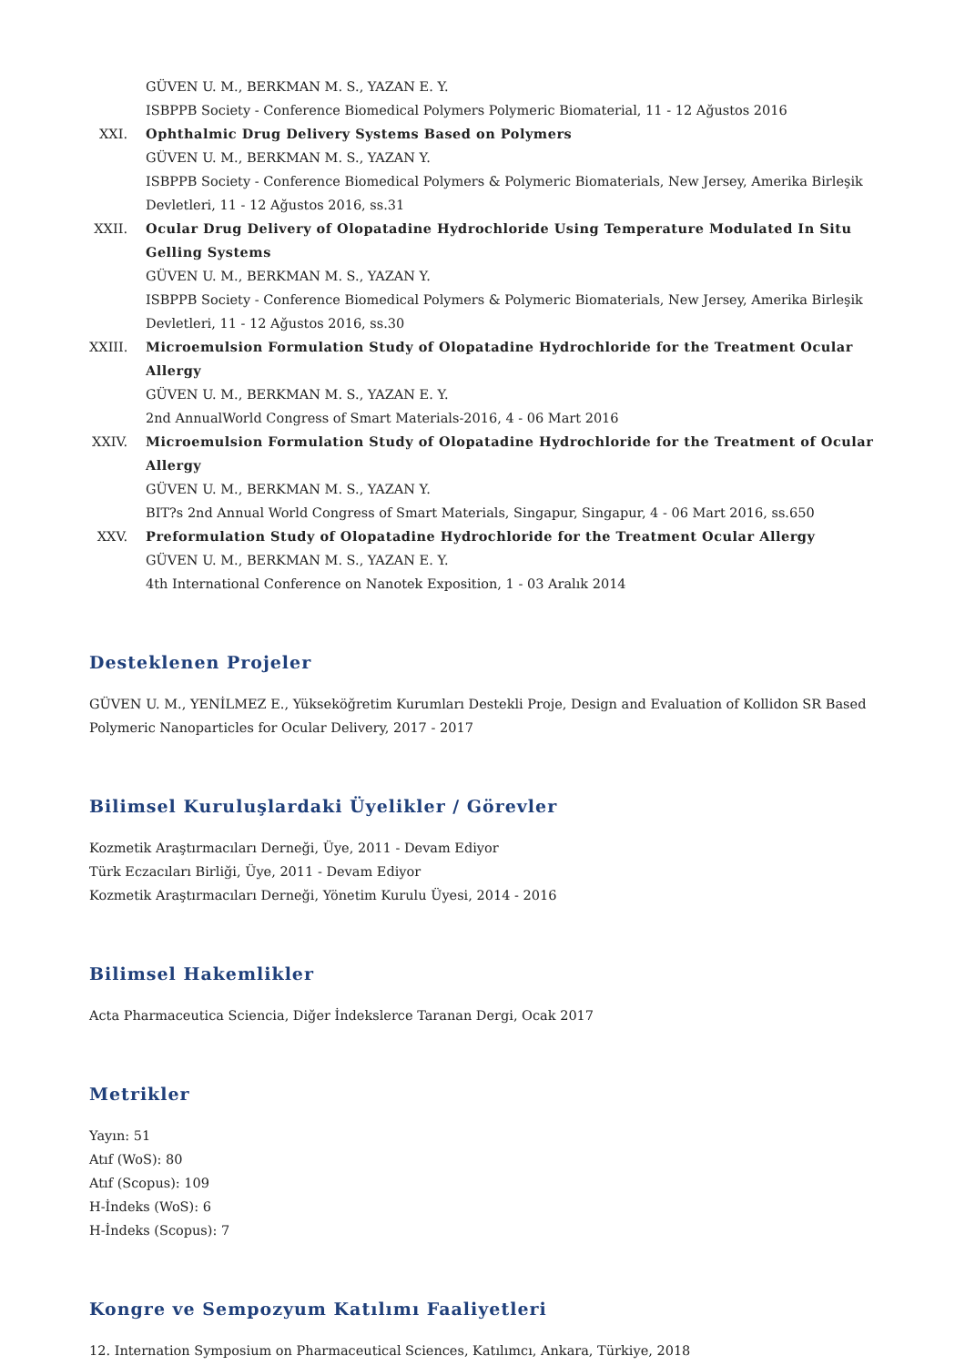GÜVEN U. M., BERKMAN M. S., YAZAN E. Y.
ISBPPB Society - Conference Biomedical Polymers Polymeric Biomaterial, 11 - 12 Ağustos 2016
XXI. Ophthalmic Drug Delivery Systems Based on Polymers
GÜVEN U. M., BERKMAN M. S., YAZAN Y.
ISBPPB Society - Conference Biomedical Polymers & Polymeric Biomaterials, New Jersey, Amerika Birleşik Devletleri, 11 - 12 Ağustos 2016, ss.31
XXII.
Ocular Drug Delivery of Olopatadine Hydrochloride Using Temperature Modulated In Situ Gelling Systems
GÜVEN U. M., BERKMAN M. S., YAZAN Y.
ISBPPB Society - Conference Biomedical Polymers & Polymeric Biomaterials, New Jersey, Amerika Birleşik Devletleri, 11 - 12 Ağustos 2016, ss.30
XXIII.
Microemulsion Formulation Study of Olopatadine Hydrochloride for the Treatment Ocular Allergy
GÜVEN U. M., BERKMAN M. S., YAZAN E. Y.
2nd AnnualWorld Congress of Smart Materials-2016, 4 - 06 Mart 2016
XXIV.
Microemulsion Formulation Study of Olopatadine Hydrochloride for the Treatment of Ocular Allergy
GÜVEN U. M., BERKMAN M. S., YAZAN Y.
BIT?s 2nd Annual World Congress of Smart Materials, Singapur, Singapur, 4 - 06 Mart 2016, ss.650
XXV. Preformulation Study of Olopatadine Hydrochloride for the Treatment Ocular Allergy
GÜVEN U. M., BERKMAN M. S., YAZAN E. Y.
4th International Conference on Nanotek Exposition, 1 - 03 Aralık 2014
Desteklenen Projeler
GÜVEN U. M., YENİLMEZ E., Yükseköğretim Kurumları Destekli Proje, Design and Evaluation of Kollidon SR Based Polymeric Nanoparticles for Ocular Delivery, 2017 - 2017
Bilimsel Kuruluşlardaki Üyelikler / Görevler
Kozmetik Araştırmacıları Derneği, Üye, 2011 - Devam Ediyor
Türk Eczacıları Birliği, Üye, 2011 - Devam Ediyor
Kozmetik Araştırmacıları Derneği, Yönetim Kurulu Üyesi, 2014 - 2016
Bilimsel Hakemlikler
Acta Pharmaceutica Sciencia, Diğer İndekslerce Taranan Dergi, Ocak 2017
Metrikler
Yayın: 51
Atıf (WoS): 80
Atıf (Scopus): 109
H-İndeks (WoS): 6
H-İndeks (Scopus): 7
Kongre ve Sempozyum Katılımı Faaliyetleri
12. Internation Symposium on Pharmaceutical Sciences, Katılımcı, Ankara, Türkiye, 2018